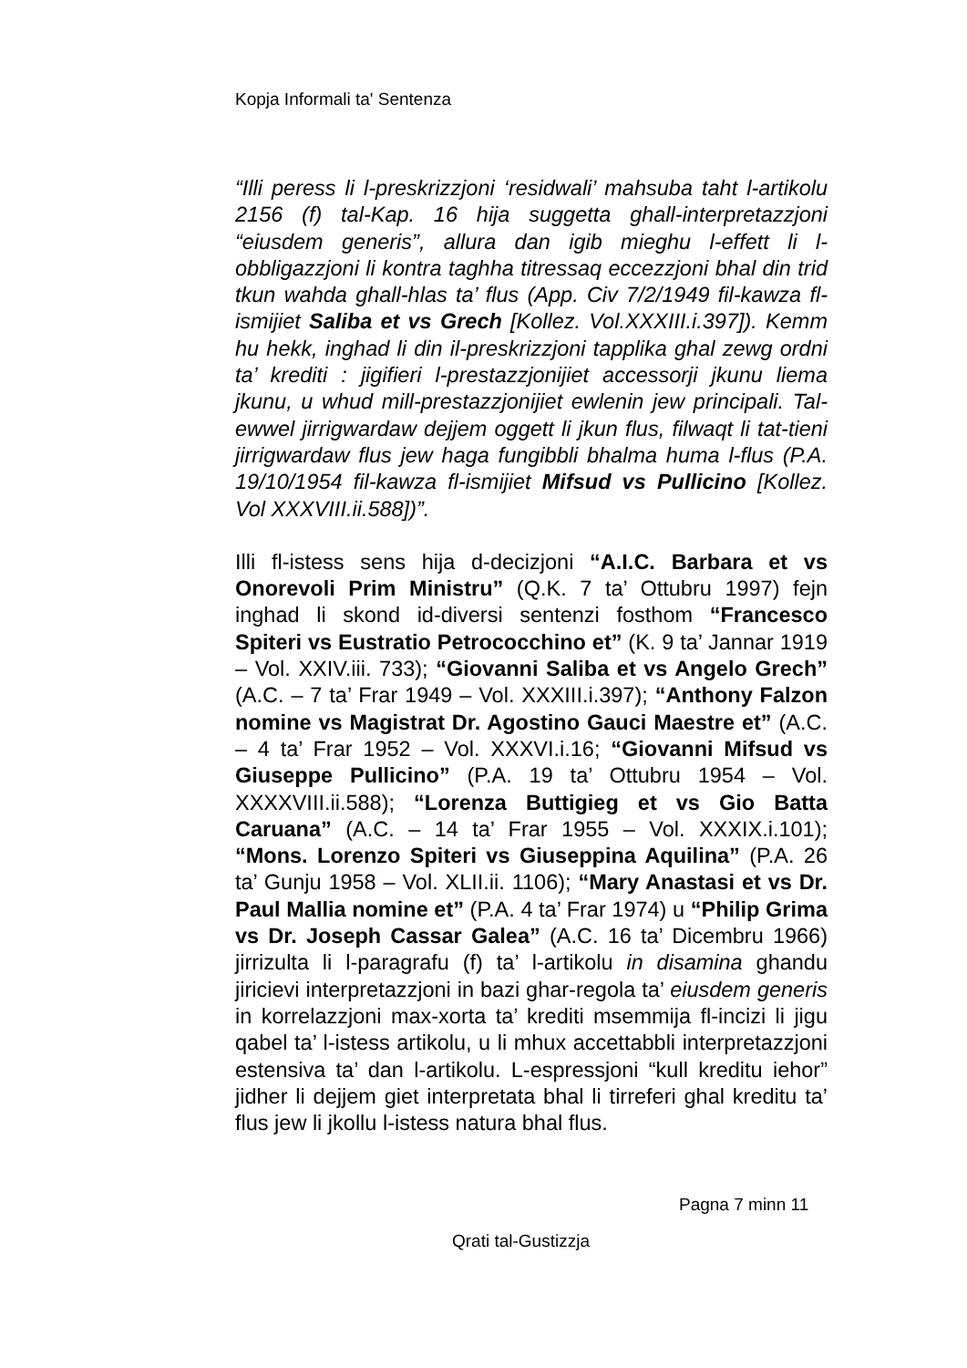Kopja Informali ta' Sentenza
“Illi peress li l-preskrizzjoni ‘residwali’ mahsuba taht l-artikolu 2156 (f) tal-Kap. 16 hija suggetta ghall-interpretazzjoni “eiusdem generis”, allura dan igib mieghu l-effett li l-obbligazzjoni li kontra taghha titressaq eccezzjoni bhal din trid tkun wahda ghall-hlas ta’ flus (App. Civ 7/2/1949 fil-kawza fl-ismijiet Saliba et vs Grech [Kollez. Vol.XXXIII.i.397]). Kemm hu hekk, inghad li din il-preskrizzjoni tapplika ghal zewg ordni ta’ krediti : jigifieri l-prestazzjonijiet accessorji jkunu liema jkunu, u whud mill-prestazzjonijiet ewlenin jew principali. Tal-ewwel jirrigwardaw dejjem oggett li jkun flus, filwaqt li tat-tieni jirrigwardaw flus jew haga fungibbli bhalma huma l-flus (P.A. 19/10/1954 fil-kawza fl-ismijiet Mifsud vs Pullicino [Kollez. Vol XXXVIII.ii.588])”.
Illi fl-istess sens hija d-decizjoni “A.I.C. Barbara et vs Onorevoli Prim Ministru” (Q.K. 7 ta’ Ottubru 1997) fejn inghad li skond id-diversi sentenzi fosthom “Francesco Spiteri vs Eustratio Petrococchino et” (K. 9 ta’ Jannar 1919 – Vol. XXIV.iii. 733); “Giovanni Saliba et vs Angelo Grech” (A.C. – 7 ta’ Frar 1949 – Vol. XXXIII.i.397); “Anthony Falzon nomine vs Magistrat Dr. Agostino Gauci Maestre et” (A.C. – 4 ta’ Frar 1952 – Vol. XXXVI.i.16; “Giovanni Mifsud vs Giuseppe Pullicino” (P.A. 19 ta’ Ottubru 1954 – Vol. XXXXVIII.ii.588); “Lorenza Buttigieg et vs Gio Batta Caruana” (A.C. – 14 ta’ Frar 1955 – Vol. XXXIX.i.101); “Mons. Lorenzo Spiteri vs Giuseppina Aquilina” (P.A. 26 ta’ Gunju 1958 – Vol. XLII.ii. 1106); “Mary Anastasi et vs Dr. Paul Mallia nomine et” (P.A. 4 ta’ Frar 1974) u “Philip Grima vs Dr. Joseph Cassar Galea” (A.C. 16 ta’ Dicembru 1966) jirrizulta li l-paragrafu (f) ta’ l-artikolu in disamina ghandu jiricievi interpretazzjoni in bazi ghar-regola ta’ eiusdem generis in korrelazzjoni max-xorta ta’ krediti msemmija fl-incizi li jigu qabel ta’ l-istess artikolu, u li mhux accettabbli interpretazzjoni estensiva ta’ dan l-artikolu. L-espressjoni “kull kreditu iehor” jidher li dejjem giet interpretata bhal li tirreferi ghal kreditu ta’ flus jew li jkollu l-istess natura bhal flus.
Pagna 7 minn 11
Qrati tal-Gustizzja